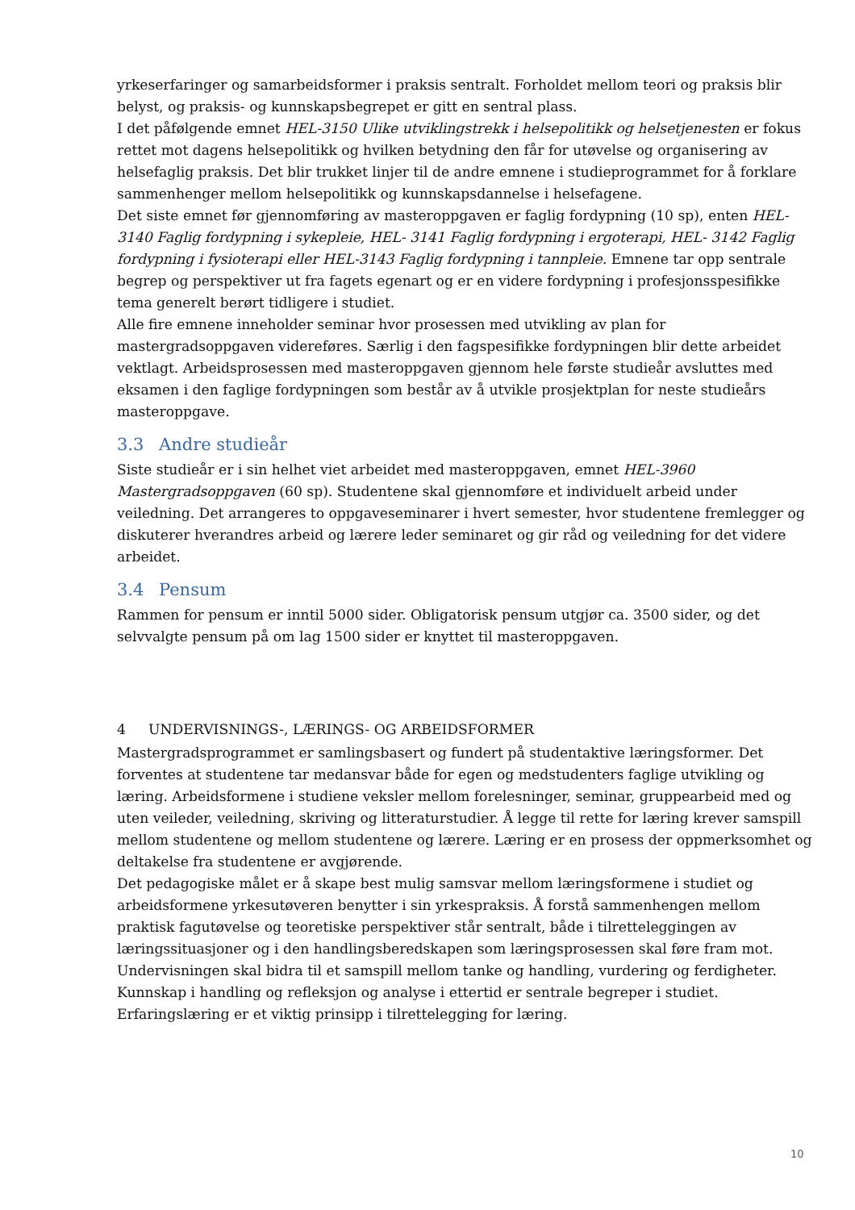yrkeserfaringer og samarbeidsformer i praksis sentralt. Forholdet mellom teori og praksis blir belyst, og praksis- og kunnskapsbegrepet er gitt en sentral plass.
I det påfølgende emnet HEL-3150 Ulike utviklingstrekk i helsepolitikk og helsetjenesten er fokus rettet mot dagens helsepolitikk og hvilken betydning den får for utøvelse og organisering av helsefaglig praksis. Det blir trukket linjer til de andre emnene i studieprogrammet for å forklare sammenhenger mellom helsepolitikk og kunnskapsdannelse i helsefagene.
Det siste emnet før gjennomføring av masteroppgaven er faglig fordypning (10 sp), enten HEL-3140 Faglig fordypning i sykepleie, HEL- 3141 Faglig fordypning i ergoterapi, HEL- 3142 Faglig fordypning i fysioterapi eller HEL-3143 Faglig fordypning i tannpleie. Emnene tar opp sentrale begrep og perspektiver ut fra fagets egenart og er en videre fordypning i profesjonsspesifikke tema generelt berørt tidligere i studiet.
Alle fire emnene inneholder seminar hvor prosessen med utvikling av plan for mastergradsoppgaven videreføres. Særlig i den fagspesifikke fordypningen blir dette arbeidet vektlagt. Arbeidsprosessen med masteroppgaven gjennom hele første studieår avsluttes med eksamen i den faglige fordypningen som består av å utvikle prosjektplan for neste studieårs masteroppgave.
3.3 Andre studieår
Siste studieår er i sin helhet viet arbeidet med masteroppgaven, emnet HEL-3960 Mastergradsoppgaven (60 sp). Studentene skal gjennomføre et individuelt arbeid under veiledning. Det arrangeres to oppgaveseminarer i hvert semester, hvor studentene fremlegger og diskuterer hverandres arbeid og lærere leder seminaret og gir råd og veiledning for det videre arbeidet.
3.4 Pensum
Rammen for pensum er inntil 5000 sider. Obligatorisk pensum utgjør ca. 3500 sider, og det selvvalgte pensum på om lag 1500 sider er knyttet til masteroppgaven.
4 UNDERVISNINGS-, LÆRINGS- OG ARBEIDSFORMER
Mastergradsprogrammet er samlingsbasert og fundert på studentaktive læringsformer. Det forventes at studentene tar medansvar både for egen og medstudenters faglige utvikling og læring. Arbeidsformene i studiene veksler mellom forelesninger, seminar, gruppearbeid med og uten veileder, veiledning, skriving og litteraturstudier. Å legge til rette for læring krever samspill mellom studentene og mellom studentene og lærere. Læring er en prosess der oppmerksomhet og deltakelse fra studentene er avgjørende.
Det pedagogiske målet er å skape best mulig samsvar mellom læringsformene i studiet og arbeidsformene yrkesutøveren benytter i sin yrkespraksis. Å forstå sammenhengen mellom praktisk fagutøvelse og teoretiske perspektiver står sentralt, både i tilretteleggingen av læringssituasjoner og i den handlingsberedskapen som læringsprosessen skal føre fram mot. Undervisningen skal bidra til et samspill mellom tanke og handling, vurdering og ferdigheter. Kunnskap i handling og refleksjon og analyse i ettertid er sentrale begreper i studiet. Erfaringslæring er et viktig prinsipp i tilrettelegging for læring.
10